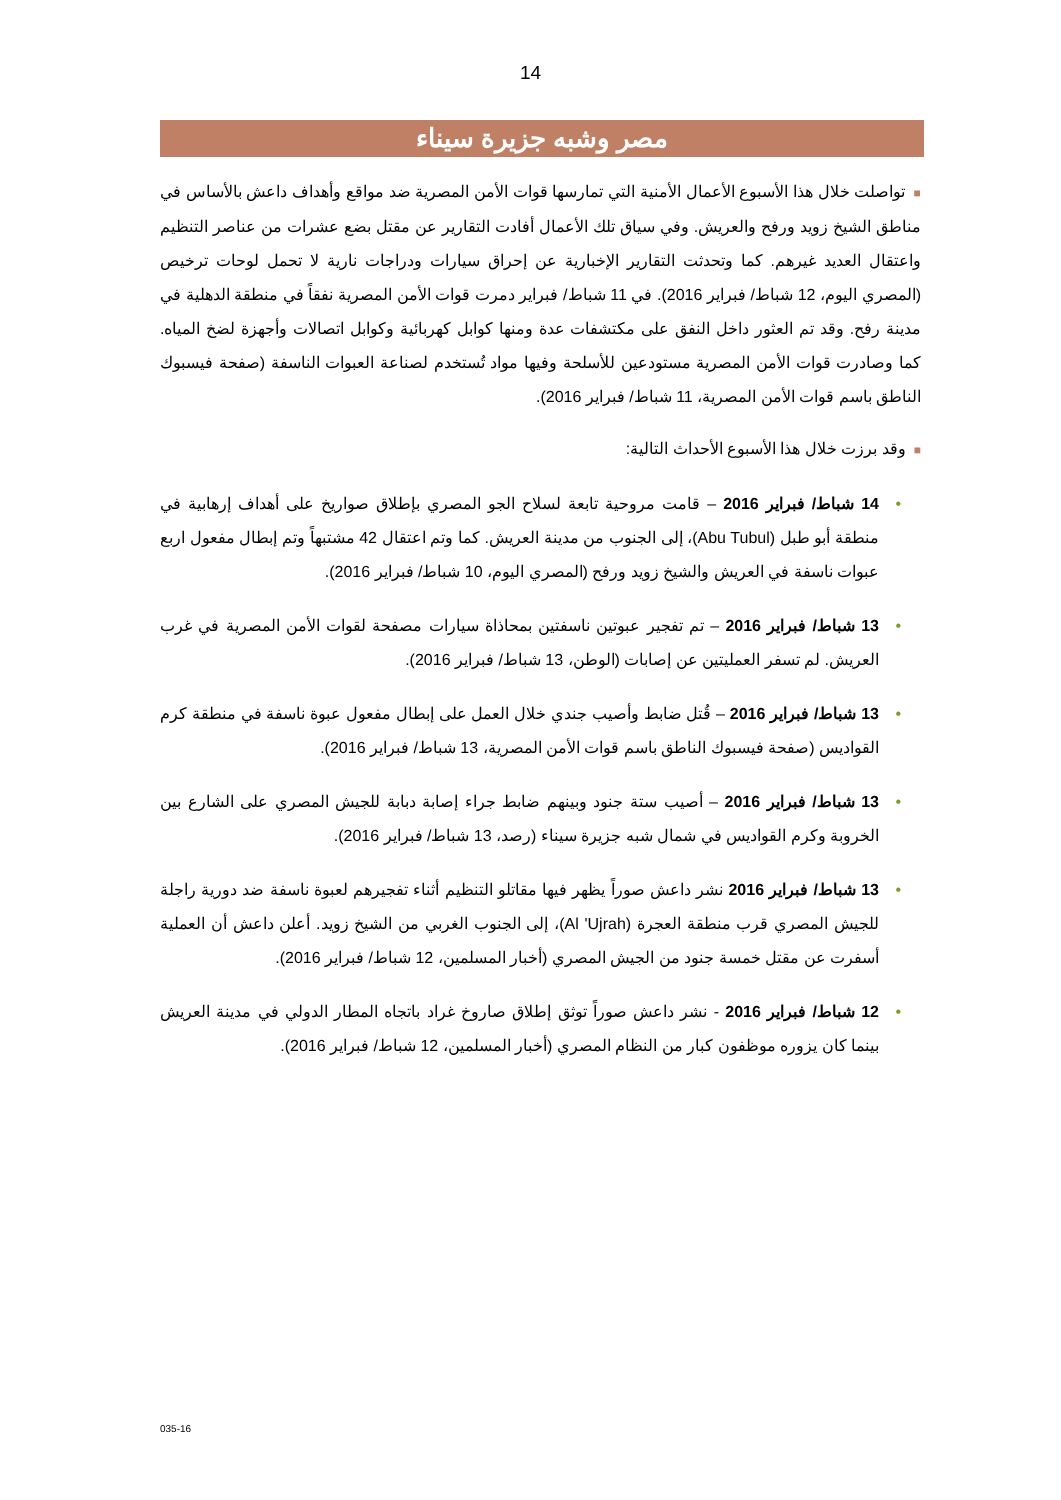14
مصر وشبه جزيرة سيناء
■تواصلت خلال هذا الأسبوع الأعمال الأمنية التي تمارسها قوات الأمن المصرية ضد مواقع وأهداف داعش بالأساس في مناطق الشيخ زويد ورفح والعريش. وفي سياق تلك الأعمال أفادت التقارير عن مقتل بضع عشرات من عناصر التنظيم واعتقال العديد غيرهم. كما وتحدثت التقارير الإخبارية عن إحراق سيارات ودراجات نارية لا تحمل لوحات ترخيص (المصري اليوم، 12 شباط/ فبراير 2016). في 11 شباط/ فبراير دمرت قوات الأمن المصرية نفقاً في منطقة الدهلية في مدينة رفح. وقد تم العثور داخل النفق على مكتشفات عدة ومنها كوابل كهربائية وكوابل اتصالات وأجهزة لضخ المياه. كما وصادرت قوات الأمن المصرية مستودعين للأسلحة وفيها مواد تُستخدم لصناعة العبوات الناسفة (صفحة فيسبوك الناطق باسم قوات الأمن المصرية، 11 شباط/ فبراير 2016).
■وقد برزت خلال هذا الأسبوع الأحداث التالية:
• 14 شباط/ فبراير 2016 – قامت مروحية تابعة لسلاح الجو المصري بإطلاق صواريخ على أهداف إرهابية في منطقة أبو طبل (Abu Tubul)، إلى الجنوب من مدينة العريش. كما وتم اعتقال 42 مشتبهاً وتم إبطال مفعول اربع عبوات ناسفة في العريش والشيخ زويد ورفح (المصري اليوم، 10 شباط/ فبراير 2016).
• 13 شباط/ فبراير 2016 – تم تفجير عبوتين ناسفتين بمحاذاة سيارات مصفحة لقوات الأمن المصرية في غرب العريش. لم تسفر العمليتين عن إصابات (الوطن، 13 شباط/ فبراير 2016).
• 13 شباط/ فبراير 2016 – قُتل ضابط وأصيب جندي خلال العمل على إبطال مفعول عبوة ناسفة في منطقة كرم القواديس (صفحة فيسبوك الناطق باسم قوات الأمن المصرية، 13 شباط/ فبراير 2016).
• 13 شباط/ فبراير 2016 – أصيب ستة جنود وبينهم ضابط جراء إصابة دبابة للجيش المصري على الشارع بين الخروبة وكرم القواديس في شمال شبه جزيرة سيناء (رصد، 13 شباط/ فبراير 2016).
• 13 شباط/ فبراير 2016 نشر داعش صوراً يظهر فيها مقاتلو التنظيم أثناء تفجيرهم لعبوة ناسفة ضد دورية راجلة للجيش المصري قرب منطقة العجرة (Al 'Ujrah)، إلى الجنوب الغربي من الشيخ زويد. أعلن داعش أن العملية أسفرت عن مقتل خمسة جنود من الجيش المصري (أخبار المسلمين، 12 شباط/ فبراير 2016).
• 12 شباط/ فبراير 2016 - نشر داعش صوراً توثق إطلاق صاروخ غراد باتجاه المطار الدولي في مدينة العريش بينما كان يزوره موظفون كبار من النظام المصري (أخبار المسلمين، 12 شباط/ فبراير 2016).
035-16